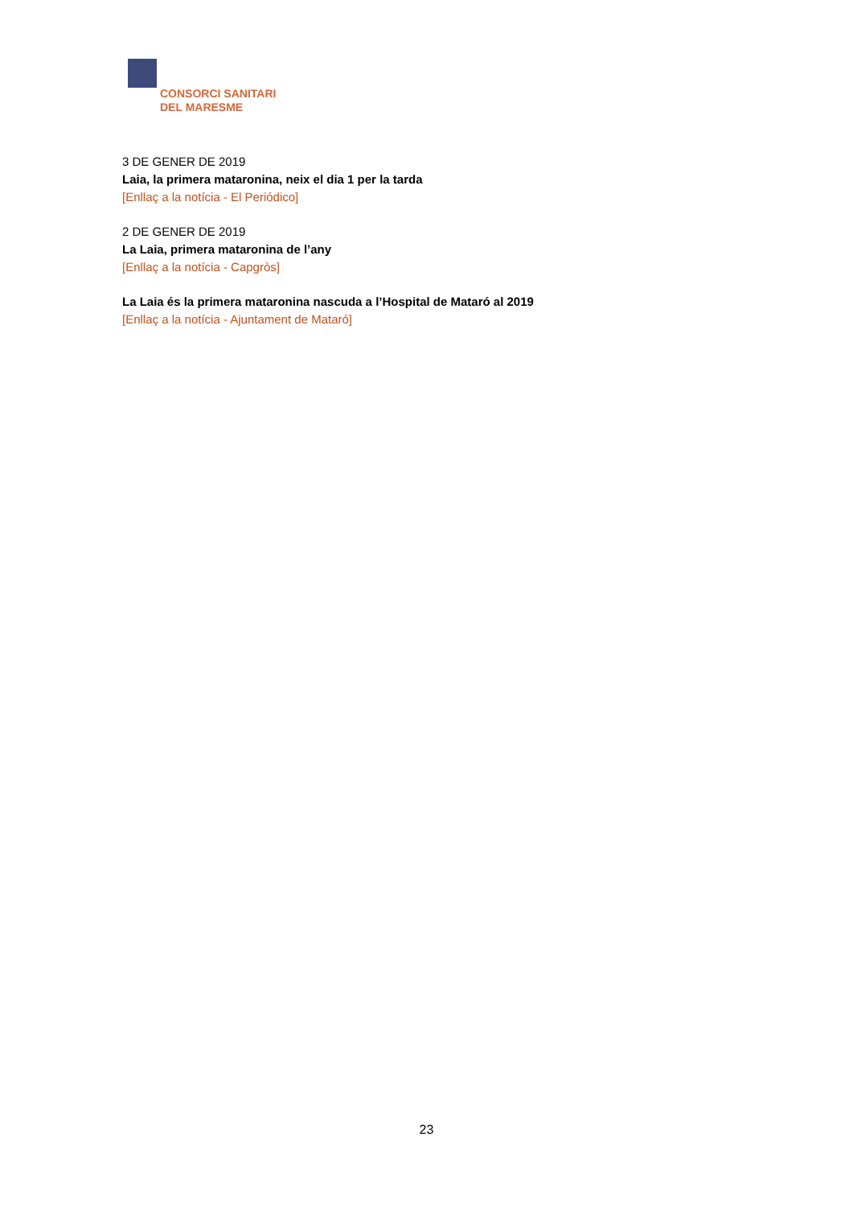CONSORCI SANITARI
DEL MARESME
3 DE GENER DE 2019
Laia, la primera mataronina, neix el dia 1 per la tarda
[Enllaç a la notícia - El Periódico]
2 DE GENER DE 2019
La Laia, primera mataronina de l’any
[Enllaç a la notícia - Capgròs]
La Laia és la primera mataronina nascuda a l’Hospital de Mataró al 2019
[Enllaç a la notícia - Ajuntament de Mataró]
23